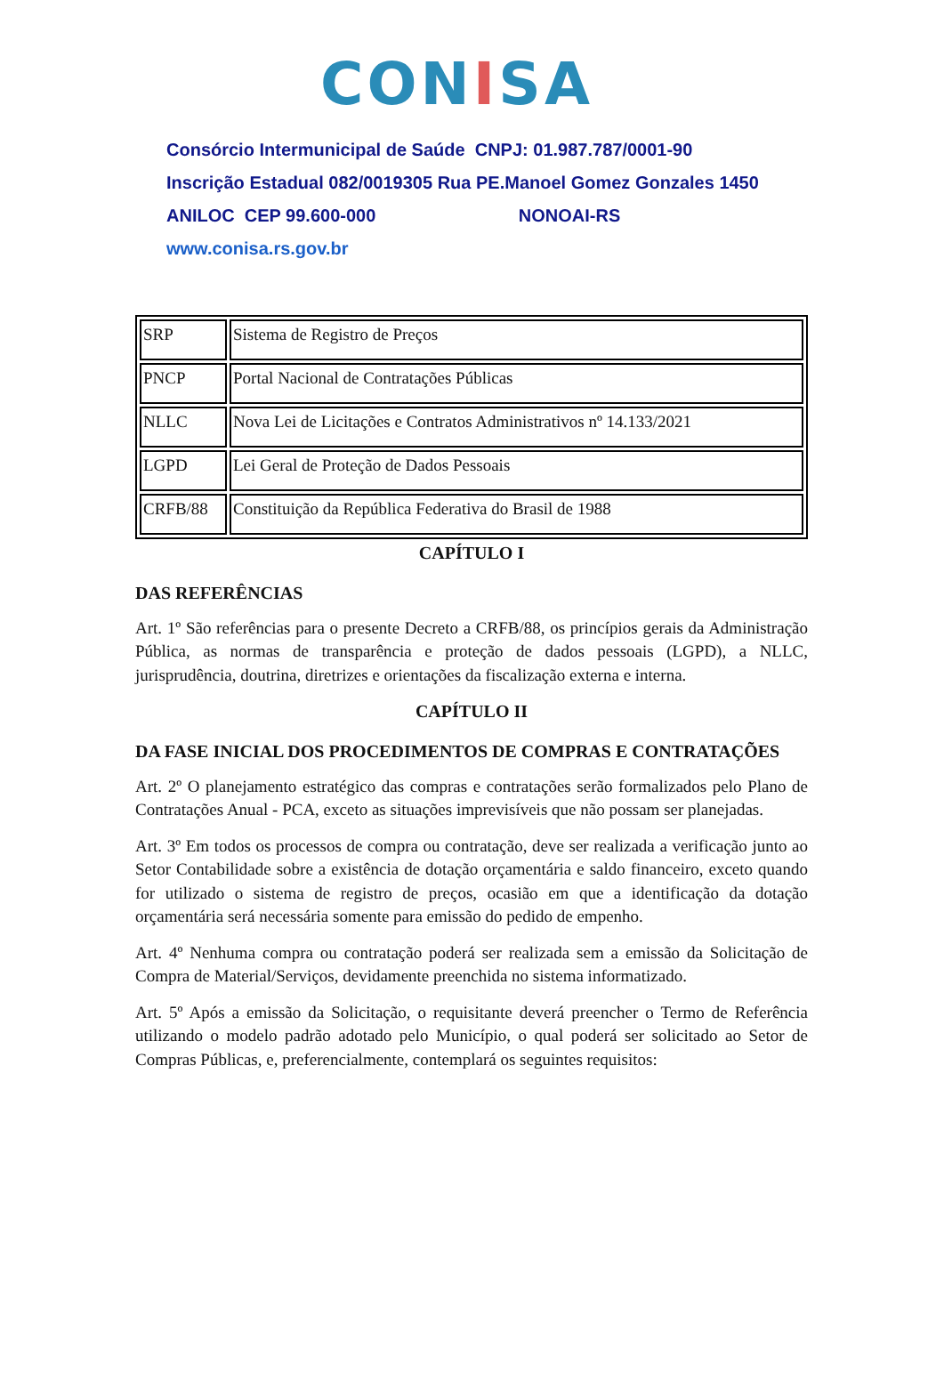CONISA
Consórcio Intermunicipal de Saúde CNPJ: 01.987.787/0001-90
Inscrição Estadual 082/0019305 Rua PE.Manoel Gomez Gonzales 1450
ANILOC CEP 99.600-000 NONOAI-RS
www.conisa.rs.gov.br
| SRP | Sistema de Registro de Preços |
| PNCP | Portal Nacional de Contratações Públicas |
| NLLC | Nova Lei de Licitações e Contratos Administrativos nº 14.133/2021 |
| LGPD | Lei Geral de Proteção de Dados Pessoais |
| CRFB/88 | Constituição da República Federativa do Brasil de 1988 |
CAPÍTULO I
DAS REFERÊNCIAS
Art. 1º São referências para o presente Decreto a CRFB/88, os princípios gerais da Administração Pública, as normas de transparência e proteção de dados pessoais (LGPD), a NLLC, jurisprudência, doutrina, diretrizes e orientações da fiscalização externa e interna.
CAPÍTULO II
DA FASE INICIAL DOS PROCEDIMENTOS DE COMPRAS E CONTRATAÇÕES
Art. 2º O planejamento estratégico das compras e contratações serão formalizados pelo Plano de Contratações Anual - PCA, exceto as situações imprevisíveis que não possam ser planejadas.
Art. 3º Em todos os processos de compra ou contratação, deve ser realizada a verificação junto ao Setor Contabilidade sobre a existência de dotação orçamentária e saldo financeiro, exceto quando for utilizado o sistema de registro de preços, ocasião em que a identificação da dotação orçamentária será necessária somente para emissão do pedido de empenho.
Art. 4º Nenhuma compra ou contratação poderá ser realizada sem a emissão da Solicitação de Compra de Material/Serviços, devidamente preenchida no sistema informatizado.
Art. 5º Após a emissão da Solicitação, o requisitante deverá preencher o Termo de Referência utilizando o modelo padrão adotado pelo Município, o qual poderá ser solicitado ao Setor de Compras Públicas, e, preferencialmente, contemplará os seguintes requisitos: